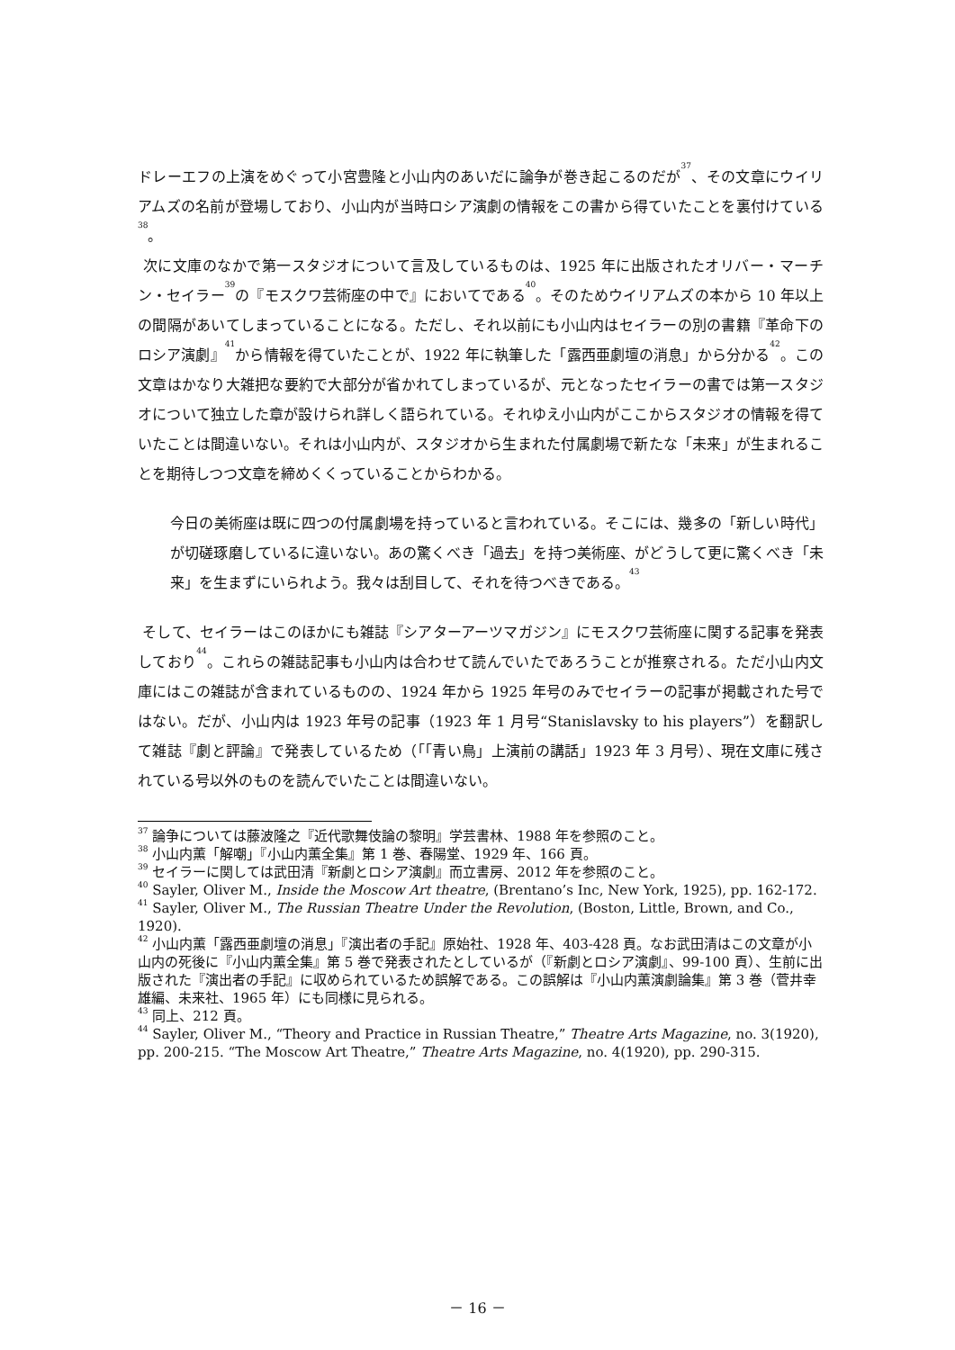ドレーエフの上演をめぐって小宮豊隆と小山内のあいだに論争が巻き起こるのだが<sup>37</sup>、その文章にウイリアムズの名前が登場しており、小山内が当時ロシア演劇の情報をこの書から得ていたことを裏付けている<sup>38</sup>。
次に文庫のなかで第一スタジオについて言及しているものは、1925 年に出版されたオリバー・マーチン・セイラー<sup>39</sup>の『モスクワ芸術座の中で』においてである<sup>40</sup>。そのためウイリアムズの本から 10 年以上の間隔があいてしまっていることになる。ただし、それ以前にも小山内はセイラーの別の書籍『革命下のロシア演劇』<sup>41</sup>から情報を得ていたことが、1922 年に執筆した「露西亜劇壇の消息」から分かる<sup>42</sup>。この文章はかなり大雑把な要約で大部分が省かれてしまっているが、元となったセイラーの書では第一スタジオについて独立した章が設けられ詳しく語られている。それゆえ小山内がここからスタジオの情報を得ていたことは間違いない。それは小山内が、スタジオから生まれた付属劇場で新たな「未来」が生まれることを期待しつつ文章を締めくくっていることからわかる。
今日の美術座は既に四つの付属劇場を持っていると言われている。そこには、幾多の「新しい時代」が切磋琢磨しているに違いない。あの驚くべき「過去」を持つ美術座、がどうして更に驚くべき「未来」を生まずにいられよう。我々は刮目して、それを待つべきである。<sup>43</sup>
そして、セイラーはこのほかにも雑誌『シアターアーツマガジン』にモスクワ芸術座に関する記事を発表しており<sup>44</sup>。これらの雑誌記事も小山内は合わせて読んでいたであろうことが推察される。ただ小山内文庫にはこの雑誌が含まれているものの、1924 年から 1925 年号のみでセイラーの記事が掲載された号ではない。だが、小山内は 1923 年号の記事（1923 年 1 月号“Stanislavsky to his players”）を翻訳して雑誌『劇と評論』で発表しているため（「「青い鳥」上演前の講話」1923 年 3 月号）、現在文庫に残されている号以外のものを読んでいたことは間違いない。
<sup>37</sup> 論争については藤波隆之『近代歌舞伎論の黎明』学芸書林、1988 年を参照のこと。
<sup>38</sup> 小山内薫「解嘲」『小山内薫全集』第 1 巻、春陽堂、1929 年、166 頁。
<sup>39</sup> セイラーに関しては武田清『新劇とロシア演劇』而立書房、2012 年を参照のこと。
<sup>40</sup> Sayler, Oliver M., Inside the Moscow Art theatre, (Brentano’s Inc, New York, 1925), pp. 162-172.
<sup>41</sup> Sayler, Oliver M., The Russian Theatre Under the Revolution, (Boston, Little, Brown, and Co., 1920).
<sup>42</sup> 小山内薫「露西亜劇壇の消息」『演出者の手記』原始社、1928 年、403-428 頁。なお武田清はこの文章が小山内の死後に『小山内薫全集』第 5 巻で発表されたとしているが（『新劇とロシア演劇』、99-100 頁）、生前に出版された『演出者の手記』に収められているため誤解である。この誤解は『小山内薫演劇論集』第 3 巻（菅井幸雄編、未来社、1965 年）にも同様に見られる。
<sup>43</sup> 同上、212 頁。
<sup>44</sup> Sayler, Oliver M., “Theory and Practice in Russian Theatre,” Theatre Arts Magazine, no. 3(1920), pp. 200-215. “The Moscow Art Theatre,” Theatre Arts Magazine, no. 4(1920), pp. 290-315.
－ 16 －